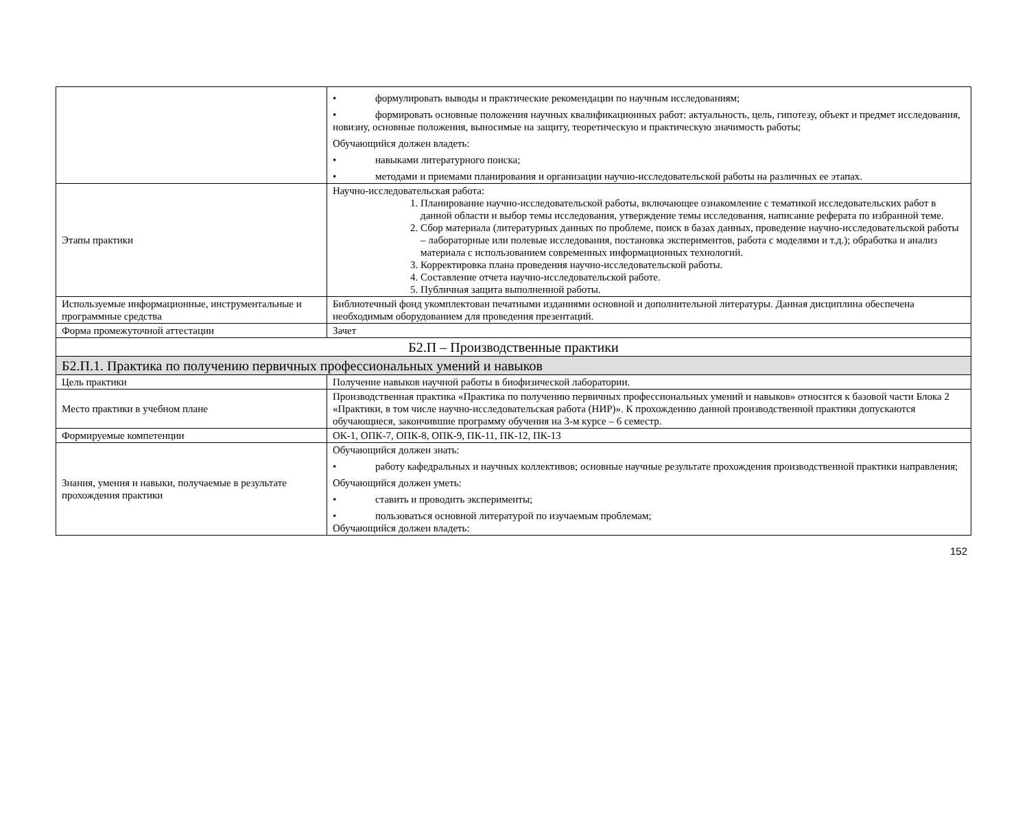| | • формулировать выводы и практические рекомендации по научным исследованиям; • формировать основные положения научных квалификационных работ: актуальность, цель, гипотезу, объект и предмет исследования, новизну, основные положения, выносимые на защиту, теоретическую и практическую значимость работы; Обучающийся должен владеть: • навыками литературного поиска; • методами и приемами планирования и организации научно-исследовательской работы на различных ее этапах. |
| Этапы практики | Научно-исследовательская работа: 1. Планирование научно-исследовательской работы, включающее ознакомление с тематикой исследовательских работ в данной области и выбор темы исследования, утверждение темы исследования, написание реферата по избранной теме. 2. Сбор материала (литературных данных по проблеме, поиск в базах данных, проведение научно-исследовательской работы – лабораторные или полевые исследования, постановка экспериментов, работа с моделями и т.д.); обработка и анализ материала с использованием современных информационных технологий. 3. Корректировка плана проведения научно-исследовательской работы. 4. Составление отчета научно-исследовательской работе. 5. Публичная защита выполненной работы. |
| Используемые информационные, инструментальные и программные средства | Библиотечный фонд укомплектован печатными изданиями основной и дополнительной литературы. Данная дисциплина обеспечена необходимым оборудованием для проведения презентаций. |
| Форма промежуточной аттестации | Зачет |
| Б2.П – Производственные практики | |
| Б2.П.1. Практика по получению первичных профессиональных умений и навыков | |
| Цель практики | Получение навыков научной работы в биофизической лаборатории. |
| Место практики в учебном плане | Производственная практика «Практика по получению первичных профессиональных умений и навыков» относится к базовой части Блока 2 «Практики, в том числе научно-исследовательская работа (НИР)». К прохождению данной производственной практики допускаются обучающиеся, закончившие программу обучения на 3-м курсе – 6 семестр. |
| Формируемые компетенции | ОК-1, ОПК-7, ОПК-8, ОПК-9, ПК-11, ПК-12, ПК-13 |
| Знания, умения и навыки, получаемые в результате прохождения практики | Обучающийся должен знать: • работу кафедральных и научных коллективов; основные научные результате прохождения производственной практики направления; Обучающийся должен уметь: • ставить и проводить эксперименты; • пользоваться основной литературой по изучаемым проблемам; Обучающийся должен владеть: |
152